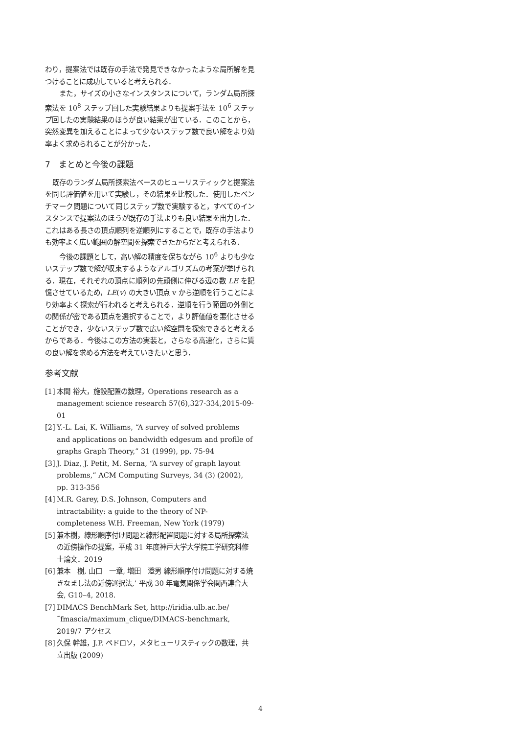わり，提案法では既存の手法で発見できなかったような局所解を見つけることに成功していると考えられる．
また，サイズの小さなインスタンスについて，ランダム局所探索法を 10<sup>8</sup> ステップ回した実験結果よりも提案手法を 10<sup>6</sup> ステップ回したの実験結果のほうが良い結果が出ている．このことから，突然変異を加えることによって少ないステップ数で良い解をより効率よく求められることが分かった．
7　まとめと今後の課題
既存のランダム局所探索法ベースのヒューリスティックと提案法を同じ評価値を用いて実験し，その結果を比較した．使用したベンチマーク問題について同じステップ数で実験すると，すべてのインスタンスで提案法のほうが既存の手法よりも良い結果を出力した．これはある長さの頂点順列を逆順列にすることで，既存の手法よりも効率よく広い範囲の解空間を探索できたからだと考えられる．
今後の課題として，高い解の精度を保ちながら 10<sup>6</sup> よりも少ないステップ数で解が収束するようなアルゴリズムの考案が挙げられる．現在，それぞれの頂点に順列の先頭側に伸びる辺の数 LE を記憶させているため，LE(v) の大きい頂点 v から逆順を行うことにより効率よく探索が行われると考えられる．逆順を行う範囲の外側との関係が密である頂点を選択することで，より評価値を悪化させることができ，少ないステップ数で広い解空間を探索できると考えるからである．今後はこの方法の実装と，さらなる高速化，さらに質の良い解を求める方法を考えていきたいと思う．
参考文献
[1] 本間 裕大，施設配置の数理，Operations research as a management science research 57(6),327-334,2015-09-01
[2] Y.-L. Lai, K. Williams, “A survey of solved problems and applications on bandwidth edgesum and profile of graphs Graph Theory,” 31 (1999), pp. 75-94
[3] J. Diaz, J. Petit, M. Serna, “A survey of graph layout problems,” ACM Computing Surveys, 34 (3) (2002), pp. 313-356
[4] M.R. Garey, D.S. Johnson, Computers and intractability: a guide to the theory of NP-completeness W.H. Freeman, New York (1979)
[5] 兼本樹，線形順序付け問題と線形配置問題に対する局所探索法の近傍操作の提案，平成 31 年度神戸大学大学院工学研究科修士論文．2019
[6] 兼本　樹, 山口　一章, 増田　澄男 線形順序付け問題に対する焼きなまし法の近傍選択法,’ 平成 30 年電気関係学会関西連合大会, G10–4, 2018.
[7] DIMACS BenchMark Set, http://iridia.ulb.ac.be/˜fmascia/maximum_clique/DIMACS-benchmark, 2019/7 アクセス
[8] 久保 幹雄，J.P. ペドロソ，メタヒューリスティックの数理，共立出版 (2009)
4